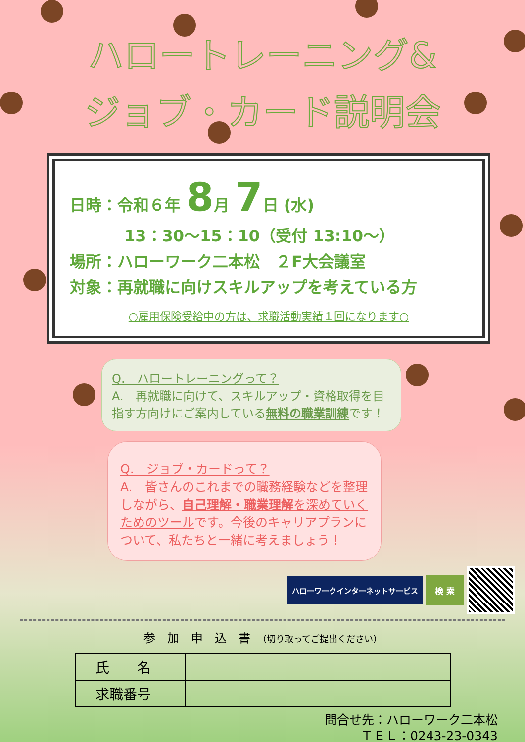ハロートレーニング&
ジョブ・カード説明会
日時：令和６年 8月 7日 (水)
13：30～15：10（受付 13:10～）
場所：ハローワーク二本松　２F大会議室
対象：再就職に向けスキルアップを考えている方
○雇用保険受給中の方は、求職活動実績１回になります○
Q.　ハロートレーニングって？
A.　再就職に向けて、スキルアップ・資格取得を目指す方向けにご案内している無料の職業訓練です！
Q.　ジョブ・カードって？
A.　皆さんのこれまでの職務経験などを整理しながら、自己理解・職業理解を深めていくためのツールです。今後のキャリアプランについて、私たちと一緒に考えましょう！
ハローワークインターネットサービス 検 索
参　加　申　込　書　（切り取ってご提出ください）
| 氏 名 | |
| 求職番号 | |
問合せ先：ハローワーク二本松
ＴＥＬ：0243-23-0343